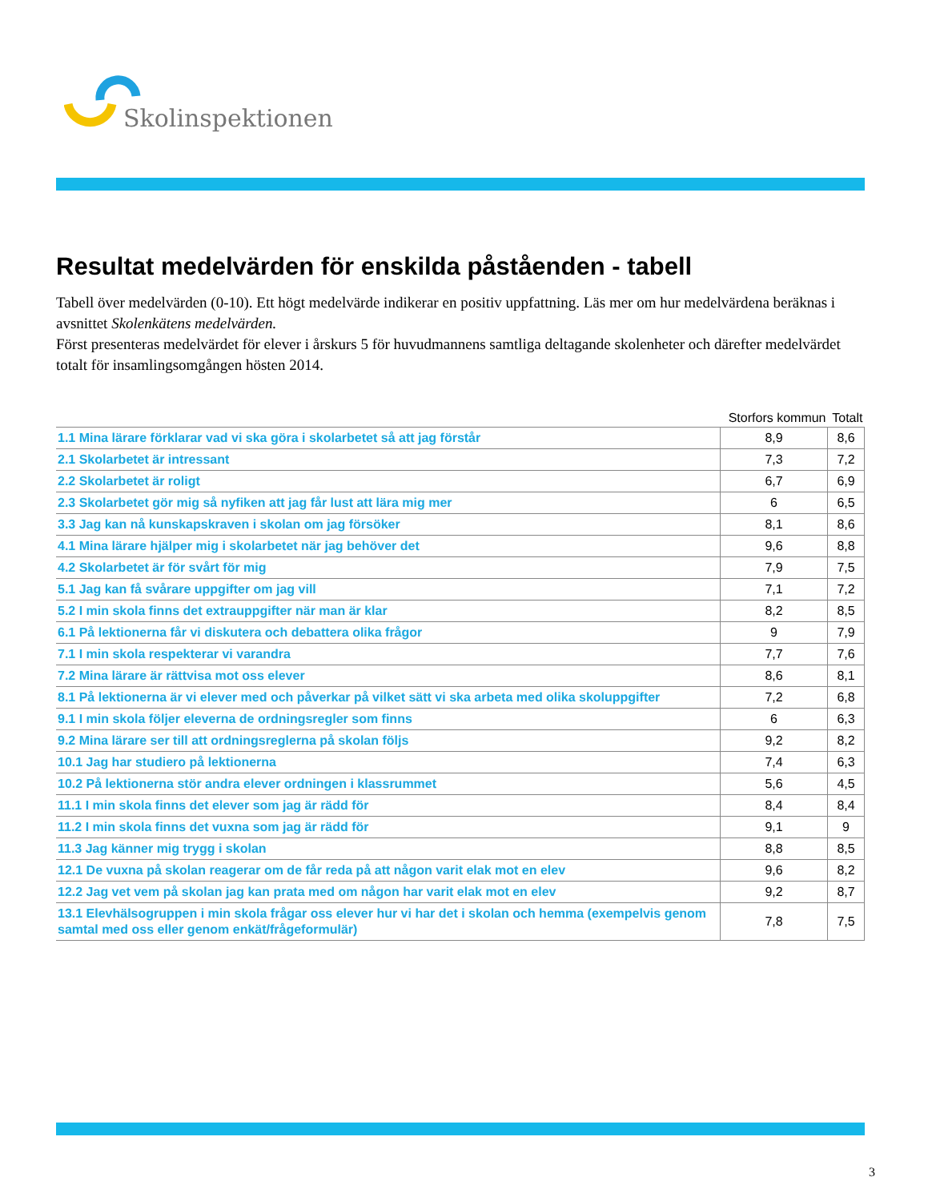Skolinspektionen
Resultat medelvärden för enskilda påståenden - tabell
Tabell över medelvärden (0-10). Ett högt medelvärde indikerar en positiv uppfattning. Läs mer om hur medelvärdena beräknas i avsnittet Skolenkätens medelvärden.
Först presenteras medelvärdet för elever i årskurs 5 för huvudmannens samtliga deltagande skolenheter och därefter medelvärdet totalt för insamlingsomgången hösten 2014.
| | Storfors kommun | Totalt |
| --- | --- | --- |
| 1.1 Mina lärare förklarar vad vi ska göra i skolarbetet så att jag förstår | 8,9 | 8,6 |
| 2.1 Skolarbetet är intressant | 7,3 | 7,2 |
| 2.2 Skolarbetet är roligt | 6,7 | 6,9 |
| 2.3 Skolarbetet gör mig så nyfiken att jag får lust att lära mig mer | 6 | 6,5 |
| 3.3 Jag kan nå kunskapskraven i skolan om jag försöker | 8,1 | 8,6 |
| 4.1 Mina lärare hjälper mig i skolarbetet när jag behöver det | 9,6 | 8,8 |
| 4.2 Skolarbetet är för svårt för mig | 7,9 | 7,5 |
| 5.1 Jag kan få svårare uppgifter om jag vill | 7,1 | 7,2 |
| 5.2 I min skola finns det extrauppgifter när man är klar | 8,2 | 8,5 |
| 6.1 På lektionerna får vi diskutera och debattera olika frågor | 9 | 7,9 |
| 7.1 I min skola respekterar vi varandra | 7,7 | 7,6 |
| 7.2 Mina lärare är rättvisa mot oss elever | 8,6 | 8,1 |
| 8.1 På lektionerna är vi elever med och påverkar på vilket sätt vi ska arbeta med olika skoluppgifter | 7,2 | 6,8 |
| 9.1 I min skola följer eleverna de ordningsregler som finns | 6 | 6,3 |
| 9.2 Mina lärare ser till att ordningsreglerna på skolan följs | 9,2 | 8,2 |
| 10.1 Jag har studiero på lektionerna | 7,4 | 6,3 |
| 10.2 På lektionerna stör andra elever ordningen i klassrummet | 5,6 | 4,5 |
| 11.1 I min skola finns det elever som jag är rädd för | 8,4 | 8,4 |
| 11.2 I min skola finns det vuxna som jag är rädd för | 9,1 | 9 |
| 11.3 Jag känner mig trygg i skolan | 8,8 | 8,5 |
| 12.1 De vuxna på skolan reagerar om de får reda på att någon varit elak mot en elev | 9,6 | 8,2 |
| 12.2 Jag vet vem på skolan jag kan prata med om någon har varit elak mot en elev | 9,2 | 8,7 |
| 13.1 Elevhälsogruppen i min skola frågar oss elever hur vi har det i skolan och hemma (exempelvis genom samtal med oss eller genom enkät/frågeformulär) | 7,8 | 7,5 |
3